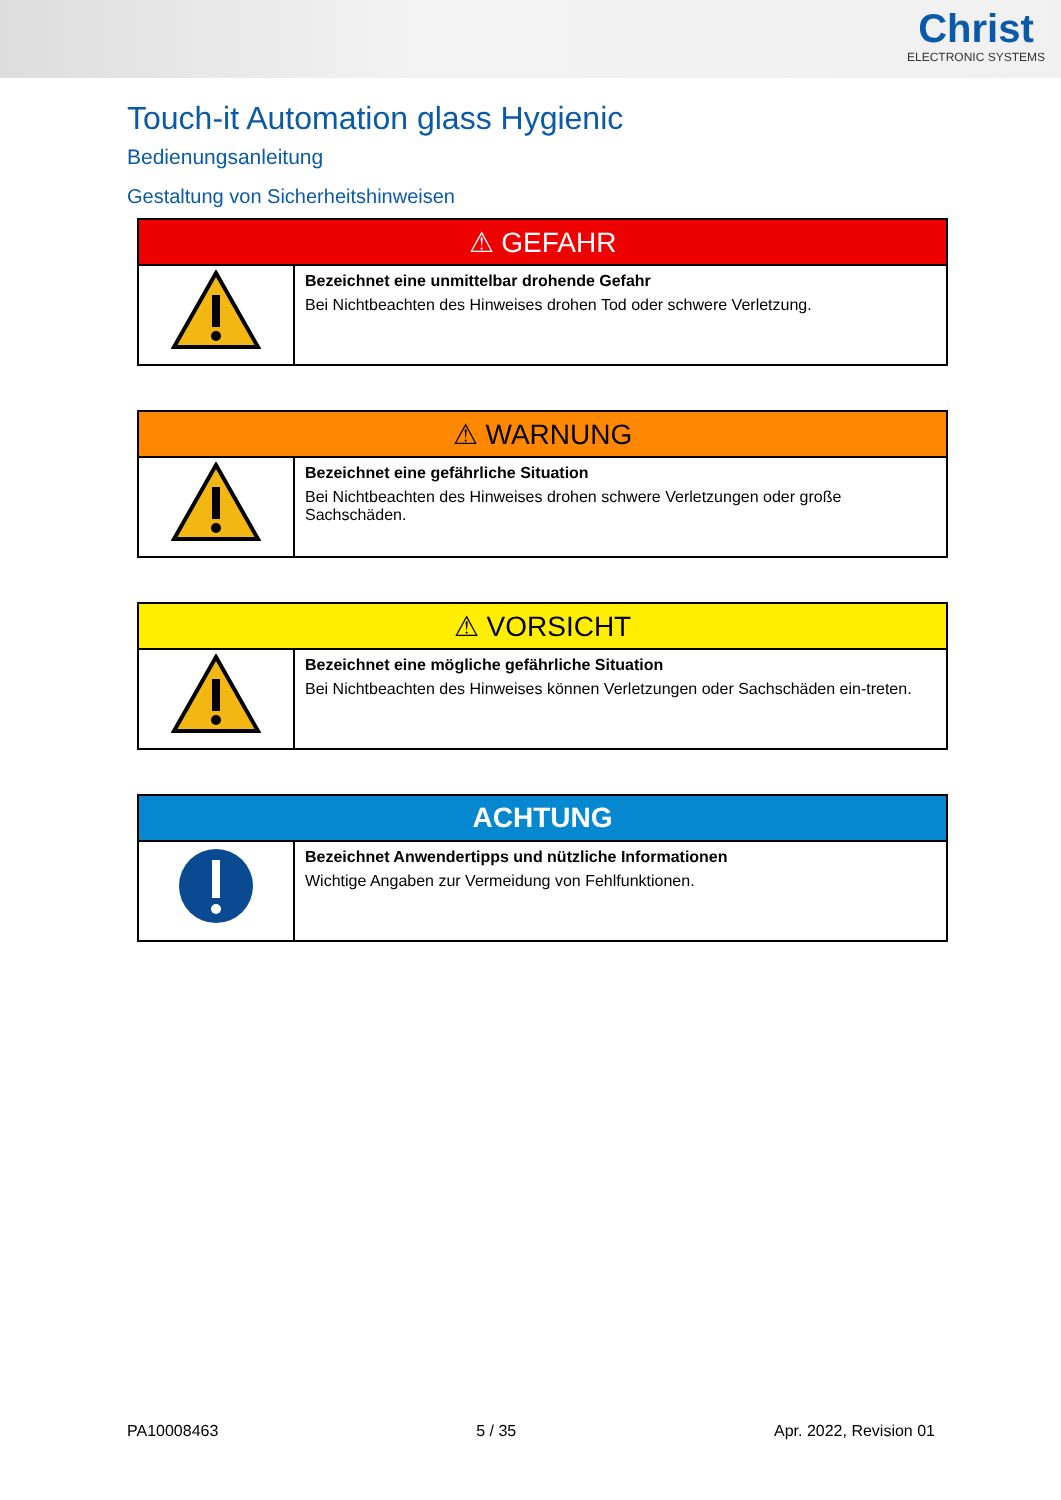Christ
ELECTRONIC SYSTEMS
Touch-it Automation glass Hygienic
Bedienungsanleitung
Gestaltung von Sicherheitshinweisen
| ⚠ GEFAHR | |
| --- | --- |
| | Bezeichnet eine unmittelbar drohende Gefahr Bei Nichtbeachten des Hinweises drohen Tod oder schwere Verletzung. |
| ⚠ WARNUNG | |
| --- | --- |
| | Bezeichnet eine gefährliche Situation Bei Nichtbeachten des Hinweises drohen schwere Verletzungen oder große Sachschäden. |
| ⚠ VORSICHT | |
| --- | --- |
| | Bezeichnet eine mögliche gefährliche Situation Bei Nichtbeachten des Hinweises können Verletzungen oder Sachschäden ein-treten. |
| ACHTUNG | |
| --- | --- |
| | Bezeichnet Anwendertipps und nützliche Informationen Wichtige Angaben zur Vermeidung von Fehlfunktionen. |
PA10008463 5 / 35 Apr. 2022, Revision 01